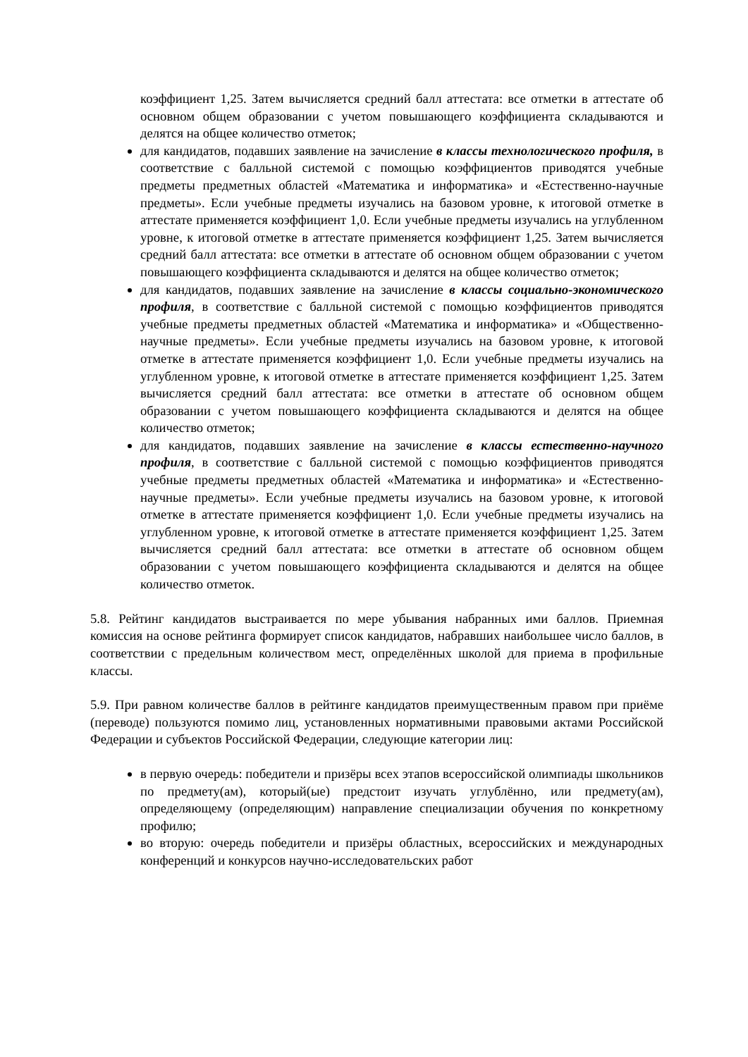коэффициент 1,25. Затем вычисляется средний балл аттестата: все отметки в аттестате об основном общем образовании с учетом повышающего коэффициента складываются и делятся на общее количество отметок;
для кандидатов, подавших заявление на зачисление в классы технологического профиля, в соответствие с балльной системой с помощью коэффициентов приводятся учебные предметы предметных областей «Математика и информатика» и «Естественно-научные предметы». Если учебные предметы изучались на базовом уровне, к итоговой отметке в аттестате применяется коэффициент 1,0. Если учебные предметы изучались на углубленном уровне, к итоговой отметке в аттестате применяется коэффициент 1,25. Затем вычисляется средний балл аттестата: все отметки в аттестате об основном общем образовании с учетом повышающего коэффициента складываются и делятся на общее количество отметок;
для кандидатов, подавших заявление на зачисление в классы социально-экономического профиля, в соответствие с балльной системой с помощью коэффициентов приводятся учебные предметы предметных областей «Математика и информатика» и «Общественно-научные предметы». Если учебные предметы изучались на базовом уровне, к итоговой отметке в аттестате применяется коэффициент 1,0. Если учебные предметы изучались на углубленном уровне, к итоговой отметке в аттестате применяется коэффициент 1,25. Затем вычисляется средний балл аттестата: все отметки в аттестате об основном общем образовании с учетом повышающего коэффициента складываются и делятся на общее количество отметок;
для кандидатов, подавших заявление на зачисление в классы естественно-научного профиля, в соответствие с балльной системой с помощью коэффициентов приводятся учебные предметы предметных областей «Математика и информатика» и «Естественно-научные предметы». Если учебные предметы изучались на базовом уровне, к итоговой отметке в аттестате применяется коэффициент 1,0. Если учебные предметы изучались на углубленном уровне, к итоговой отметке в аттестате применяется коэффициент 1,25. Затем вычисляется средний балл аттестата: все отметки в аттестате об основном общем образовании с учетом повышающего коэффициента складываются и делятся на общее количество отметок.
5.8. Рейтинг кандидатов выстраивается по мере убывания набранных ими баллов. Приемная комиссия на основе рейтинга формирует список кандидатов, набравших наибольшее число баллов, в соответствии с предельным количеством мест, определённых школой для приема в профильные классы.
5.9. При равном количестве баллов в рейтинге кандидатов преимущественным правом при приёме (переводе) пользуются помимо лиц, установленных нормативными правовыми актами Российской Федерации и субъектов Российской Федерации, следующие категории лиц:
в первую очередь: победители и призёры всех этапов всероссийской олимпиады школьников по предмету(ам), который(ые) предстоит изучать углублённо, или предмету(ам), определяющему (определяющим) направление специализации обучения по конкретному профилю;
во вторую: очередь победители и призёры областных, всероссийских и международных конференций и конкурсов научно-исследовательских работ